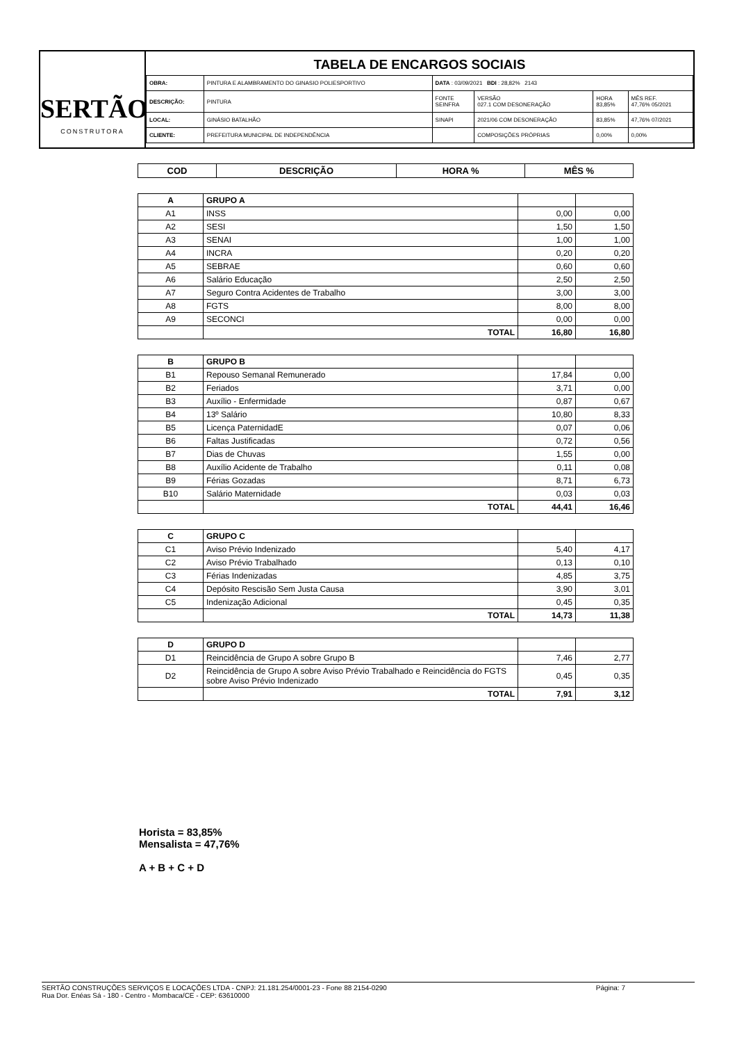SERTÃO
CONSTRUTORA
TABELA DE ENCARGOS SOCIAIS
| OBRA: | PINTURA E ALAMBRAMENTO DO GINASIO POLIESPORTIVO | DATA : 03/09/2021 BDI : 28,82% 2143 | | | |
| DESCRIÇÃO: | PINTURA | FONTE SEINFRA | VERSÃO 027.1 COM DESONERAÇÃO | HORA 83,85% | MÊS REF. 47,76% 05/2021 |
| LOCAL: | GINÁSIO BATALHÃO | SINAPI | 2021/06 COM DESONERAÇÃO | 83,85% | 47,76% 07/2021 |
| CLIENTE: | PREFEITURA MUNICIPAL DE INDEPENDÊNCIA | | COMPOSIÇÕES PRÓPRIAS | 0,00% | 0,00% |
| COD | DESCRIÇÃO | HORA % | MÊS % |
| --- | --- | --- | --- |
| A | GRUPO A | | |
| A1 | INSS | 0,00 | 0,00 |
| A2 | SESI | 1,50 | 1,50 |
| A3 | SENAI | 1,00 | 1,00 |
| A4 | INCRA | 0,20 | 0,20 |
| A5 | SEBRAE | 0,60 | 0,60 |
| A6 | Salário Educação | 2,50 | 2,50 |
| A7 | Seguro Contra Acidentes de Trabalho | 3,00 | 3,00 |
| A8 | FGTS | 8,00 | 8,00 |
| A9 | SECONCI | 0,00 | 0,00 |
| | TOTAL | 16,80 | 16,80 |
| B | GRUPO B | | |
| B1 | Repouso Semanal Remunerado | 17,84 | 0,00 |
| B2 | Feriados | 3,71 | 0,00 |
| B3 | Auxílio - Enfermidade | 0,87 | 0,67 |
| B4 | 13º Salário | 10,80 | 8,33 |
| B5 | Licença PaternidadE | 0,07 | 0,06 |
| B6 | Faltas Justificadas | 0,72 | 0,56 |
| B7 | Dias de Chuvas | 1,55 | 0,00 |
| B8 | Auxílio Acidente de Trabalho | 0,11 | 0,08 |
| B9 | Férias Gozadas | 8,71 | 6,73 |
| B10 | Salário Maternidade | 0,03 | 0,03 |
| | TOTAL | 44,41 | 16,46 |
| C | GRUPO C | | |
| C1 | Aviso Prévio Indenizado | 5,40 | 4,17 |
| C2 | Aviso Prévio Trabalhado | 0,13 | 0,10 |
| C3 | Férias Indenizadas | 4,85 | 3,75 |
| C4 | Depósito Rescisão Sem Justa Causa | 3,90 | 3,01 |
| C5 | Indenização Adicional | 0,45 | 0,35 |
| | TOTAL | 14,73 | 11,38 |
| D | GRUPO D | | |
| D1 | Reincidência de Grupo A sobre Grupo B | 7,46 | 2,77 |
| D2 | Reincidência de Grupo A sobre Aviso Prévio Trabalhado e Reincidência do FGTS sobre Aviso Prévio Indenizado | 0,45 | 0,35 |
| | TOTAL | 7,91 | 3,12 |
Horista = 83,85%
Mensalista = 47,76%
A + B + C + D
SERTÃO CONSTRUÇÕES SERVIÇOS E LOCAÇÕES LTDA - CNPJ: 21.181.254/0001-23 - Fone 88 2154-0290
Rua Dor. Enéas Sá - 180 - Centro - Mombaca/CE - CEP: 63610000
Página: 7